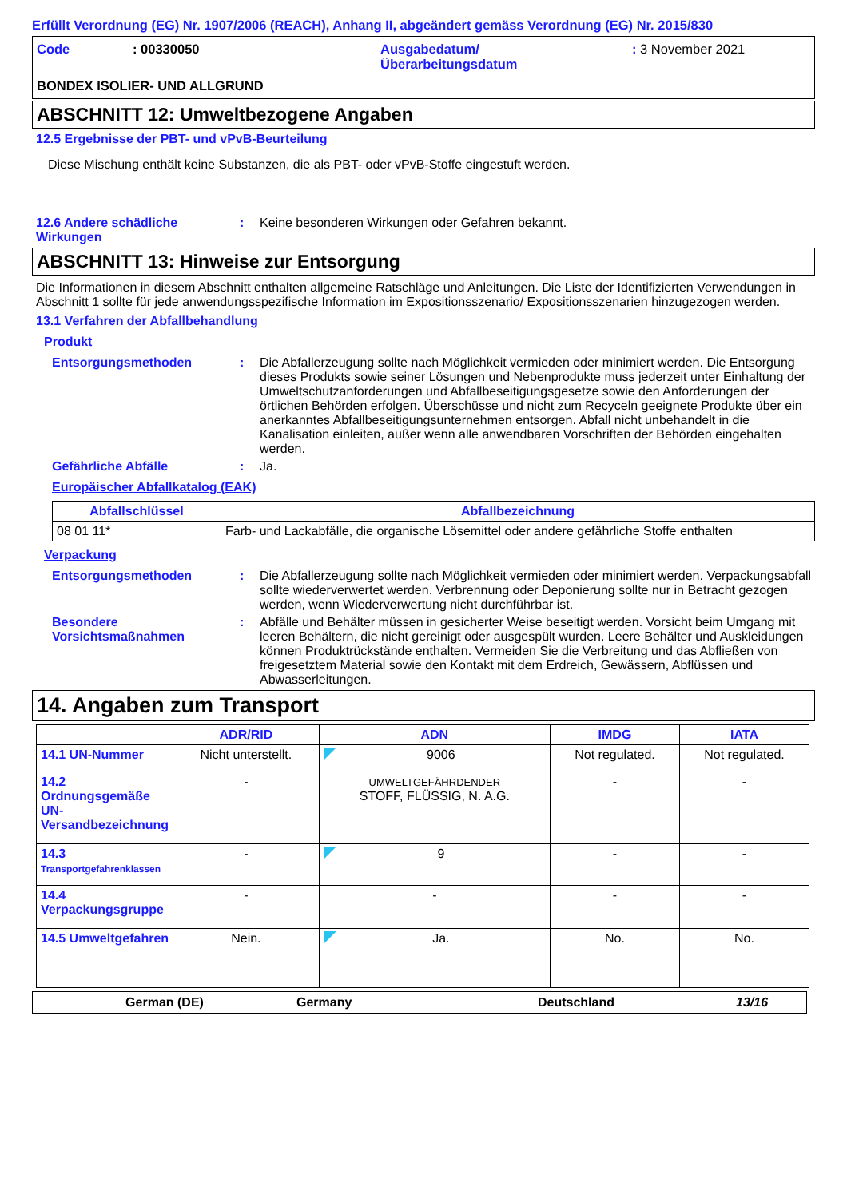Erfüllt Verordnung (EG) Nr. 1907/2006 (REACH), Anhang II, abgeändert gemäss Verordnung (EG) Nr. 2015/830
Code : 00330050 Ausgabedatum/
Überarbeitungsdatum
: 3 November 2021
BONDEX ISOLIER- UND ALLGRUND
ABSCHNITT 12: Umweltbezogene Angaben
12.5 Ergebnisse der PBT- und vPvB-Beurteilung
Diese Mischung enthält keine Substanzen, die als PBT- oder vPvB-Stoffe eingestuft werden.
12.6 Andere schädliche Wirkungen
: Keine besonderen Wirkungen oder Gefahren bekannt.
ABSCHNITT 13: Hinweise zur Entsorgung
Die Informationen in diesem Abschnitt enthalten allgemeine Ratschläge und Anleitungen. Die Liste der Identifizierten Verwendungen in Abschnitt 1 sollte für jede anwendungsspezifische Information im Expositionsszenario/ Expositionsszenarien hinzugezogen werden.
13.1 Verfahren der Abfallbehandlung
Produkt
Entsorgungsmethoden : Die Abfallerzeugung sollte nach Möglichkeit vermieden oder minimiert werden. Die Entsorgung dieses Produkts sowie seiner Lösungen und Nebenprodukte muss jederzeit unter Einhaltung der Umweltschutzanforderungen und Abfallbeseitigungsgesetze sowie den Anforderungen der örtlichen Behörden erfolgen. Überschüsse und nicht zum Recyceln geeignete Produkte über ein anerkanntes Abfallbeseitigungsunternehmen entsorgen. Abfall nicht unbehandelt in die Kanalisation einleiten, außer wenn alle anwendbaren Vorschriften der Behörden eingehalten werden.
Gefährliche Abfälle : Ja.
Europäischer Abfallkatalog (EAK)
| Abfallschlüssel | Abfallbezeichnung |
| --- | --- |
| 08 01 11* | Farb- und Lackabfälle, die organische Lösemittel oder andere gefährliche Stoffe enthalten |
Verpackung
Entsorgungsmethoden : Die Abfallerzeugung sollte nach Möglichkeit vermieden oder minimiert werden. Verpackungsabfall sollte wiederverwertet werden. Verbrennung oder Deponierung sollte nur in Betracht gezogen werden, wenn Wiederverwertung nicht durchführbar ist.
Besondere Vorsichtsmaßnahmen
: Abfälle und Behälter müssen in gesicherter Weise beseitigt werden. Vorsicht beim Umgang mit leeren Behältern, die nicht gereinigt oder ausgespült wurden. Leere Behälter und Auskleidungen können Produktrückstände enthalten. Vermeiden Sie die Verbreitung und das Abfließen von freigesetztem Material sowie den Kontakt mit dem Erdreich, Gewässern, Abflüssen und Abwasserleitungen.
14. Angaben zum Transport
| | ADR/RID | ADN | IMDG | IATA |
| --- | --- | --- | --- | --- |
| 14.1 UN-Nummer | Nicht unterstellt. | 9006 | Not regulated. | Not regulated. |
| 14.2 Ordnungsgemäße UN-Versandbezeichnung | - | UMWELTGEFÄHRDENDER STOFF, FLÜSSIG, N. A.G. | - | - |
| 14.3 Transportgefahrenklassen | - | 9 | - | - |
| 14.4 Verpackungsgruppe | - | - | - | - |
| 14.5 Umweltgefahren | Nein. | Ja. | No. | No. |
German (DE) Germany Deutschland 13/16